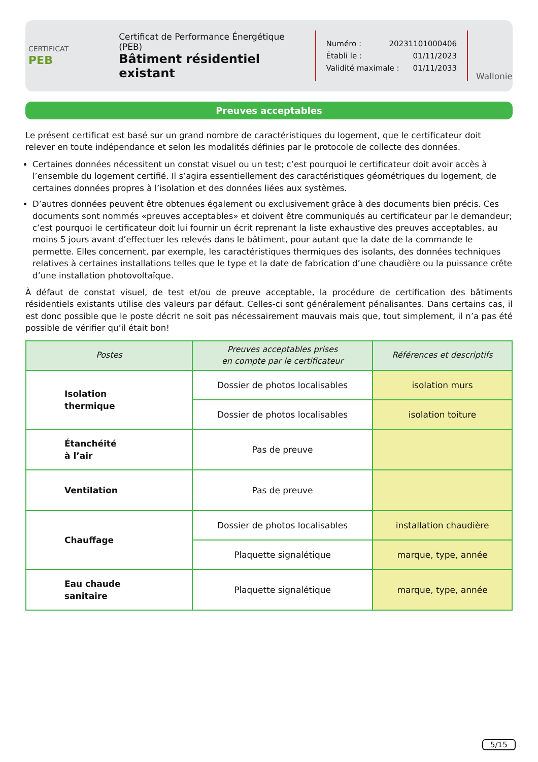CERTIFICAT
PEB
Certificat de Performance Énergétique (PEB)
Bâtiment résidentiel existant
Numéro : 20231101000406
Établi le : 01/11/2023
Validité maximale : 01/11/2033
Wallonie
Preuves acceptables
Le présent certificat est basé sur un grand nombre de caractéristiques du logement, que le certificateur doit relever en toute indépendance et selon les modalités définies par le protocole de collecte des données.
Certaines données nécessitent un constat visuel ou un test; c’est pourquoi le certificateur doit avoir accès à l’ensemble du logement certifié. Il s’agira essentiellement des caractéristiques géométriques du logement, de certaines données propres à l’isolation et des données liées aux systèmes.
D’autres données peuvent être obtenues également ou exclusivement grâce à des documents bien précis. Ces documents sont nommés «preuves acceptables» et doivent être communiqués au certificateur par le demandeur; c’est pourquoi le certificateur doit lui fournir un écrit reprenant la liste exhaustive des preuves acceptables, au moins 5 jours avant d’effectuer les relevés dans le bâtiment, pour autant que la date de la commande le permette. Elles concernent, par exemple, les caractéristiques thermiques des isolants, des données techniques relatives à certaines installations telles que le type et la date de fabrication d’une chaudière ou la puissance crête d’une installation photovoltaïque.
À défaut de constat visuel, de test et/ou de preuve acceptable, la procédure de certification des bâtiments résidentiels existants utilise des valeurs par défaut. Celles-ci sont généralement pénalisantes. Dans certains cas, il est donc possible que le poste décrit ne soit pas nécessairement mauvais mais que, tout simplement, il n’a pas été possible de vérifier qu’il était bon!
| Postes | Preuves acceptables prises en compte par le certificateur | Références et descriptifs |
| --- | --- | --- |
| Isolation thermique | Dossier de photos localisables | isolation murs |
| | Dossier de photos localisables | isolation toiture |
| Étanchéité à l’air | Pas de preuve | |
| Ventilation | Pas de preuve | |
| Chauffage | Dossier de photos localisables | installation chaudière |
| | Plaquette signalétique | marque, type, année |
| Eau chaude sanitaire | Plaquette signalétique | marque, type, année |
5/15